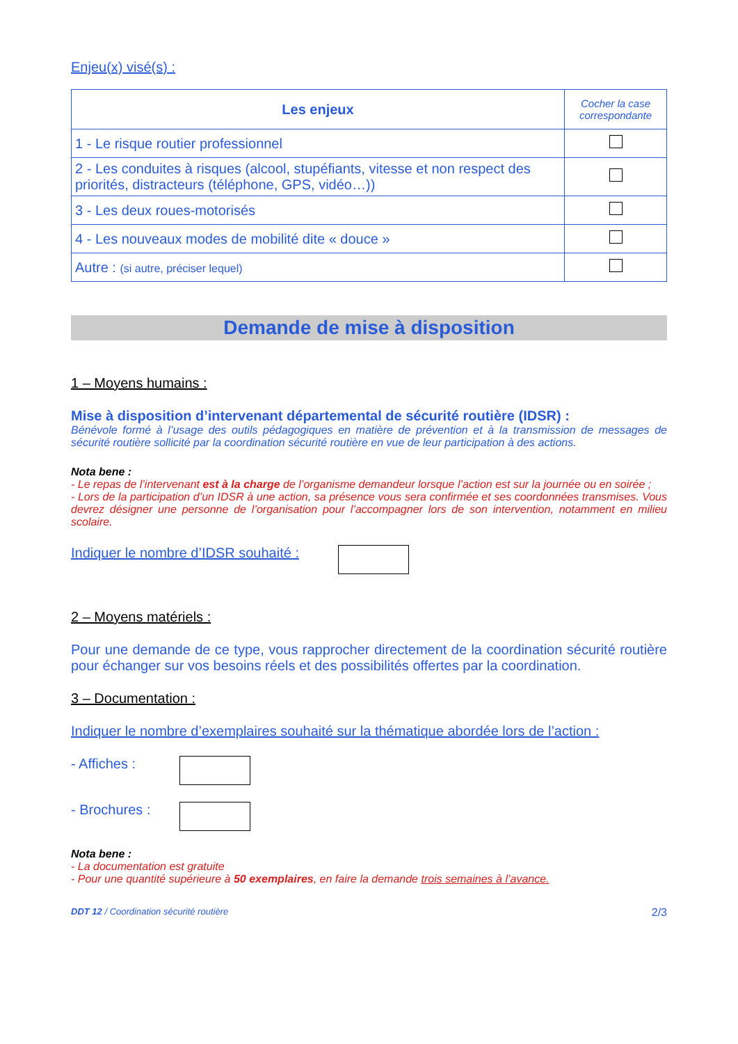Enjeu(x) visé(s) :
| Les enjeux | Cocher la case correspondante |
| --- | --- |
| 1 - Le risque routier professionnel | |
| 2 - Les conduites à risques (alcool, stupéfiants, vitesse et non respect des priorités, distracteurs (téléphone, GPS, vidéo…)) | |
| 3 - Les deux roues-motorisés | |
| 4 - Les nouveaux modes de mobilité dite « douce » | |
| Autre : (si autre, préciser lequel) | |
Demande de mise à disposition
1 – Moyens humains :
Mise à disposition d’intervenant départemental de sécurité routière (IDSR) :
Bénévole formé à l’usage des outils pédagogiques en matière de prévention et à la transmission de messages de sécurité routière sollicité par la coordination sécurité routière en vue de leur participation à des actions.
Nota bene :
- Le repas de l’intervenant est à la charge de l’organisme demandeur lorsque l’action est sur la journée ou en soirée ;
- Lors de la participation d’un IDSR à une action, sa présence vous sera confirmée et ses coordonnées transmises. Vous devrez désigner une personne de l’organisation pour l’accompagner lors de son intervention, notamment en milieu scolaire.
Indiquer le nombre d’IDSR souhaité :
2 – Moyens matériels :
Pour une demande de ce type, vous rapprocher directement de la coordination sécurité routière pour échanger sur vos besoins réels et des possibilités offertes par la coordination.
3 – Documentation :
Indiquer le nombre d’exemplaires souhaité sur la thématique abordée lors de l’action :
- Affiches :
- Brochures :
Nota bene :
- La documentation est gratuite
- Pour une quantité supérieure à 50 exemplaires, en faire la demande trois semaines à l’avance.
DDT 12 / Coordination sécurité routière 2/3